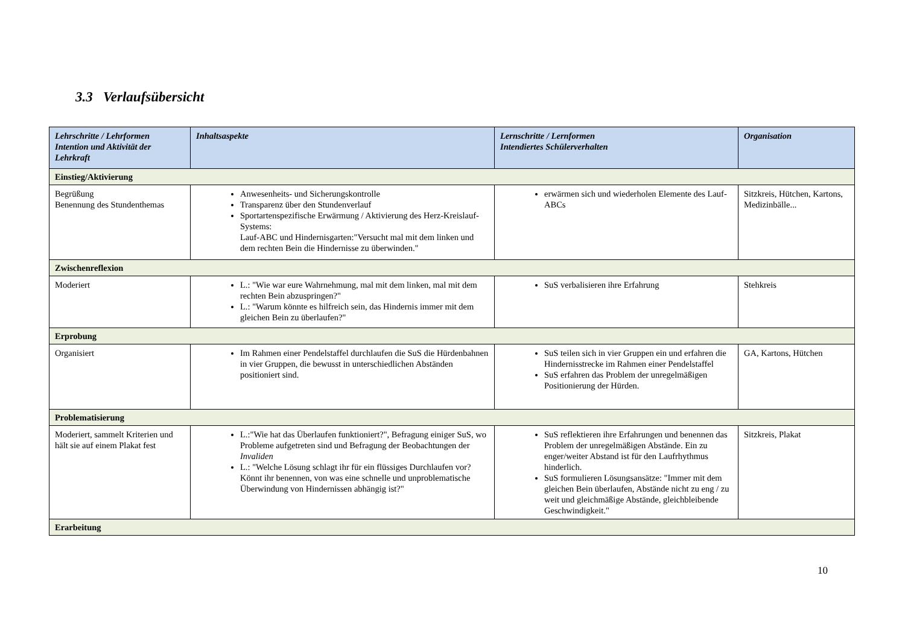3.3 Verlaufsübersicht
| Lehrschritte / Lehrformen Intention und Aktivität der Lehrkraft | Inhaltsaspekte | Lernschritte / Lernformen Intendiertes Schülerverhalten | Organisation |
| --- | --- | --- | --- |
| Einstieg/Aktivierung | | | |
| Begrüßung Benennung des Stundenthemas | Anwesenheits- und Sicherungskontrolle Transparenz über den Stundenverlauf Sportartenspezifische Erwärmung / Aktivierung des Herz-Kreislauf-Systems: Lauf-ABC und Hindernisgarten:"Versucht mal mit dem linken und dem rechten Bein die Hindernisse zu überwinden." | erwärmen sich und wiederholen Elemente des Lauf-ABCs | Sitzkreis, Hütchen, Kartons, Medizinbälle... |
| Zwischenreflexion | | | |
| Moderiert | L.: "Wie war eure Wahrnehmung, mal mit dem linken, mal mit dem rechten Bein abzuspringen?" L.: "Warum könnte es hilfreich sein, das Hindernis immer mit dem gleichen Bein zu überlaufen?" | SuS verbalisieren ihre Erfahrung | Stehkreis |
| Erprobung | | | |
| Organisiert | Im Rahmen einer Pendelstaffel durchlaufen die SuS die Hürdenbahnen in vier Gruppen, die bewusst in unterschiedlichen Abständen positioniert sind. | SuS teilen sich in vier Gruppen ein und erfahren die Hindernisstrecke im Rahmen einer Pendelstaffel SuS erfahren das Problem der unregelmäßigen Positionierung der Hürden. | GA, Kartons, Hütchen |
| Problematisierung | | | |
| Moderiert, sammelt Kriterien und hält sie auf einem Plakat fest | L.:"Wie hat das Überlaufen funktioniert?", Befragung einiger SuS, wo Probleme aufgetreten sind und Befragung der Beobachtungen der Invaliden L.: "Welche Lösung schlagt ihr für ein flüssiges Durchlaufen vor? Könnt ihr benennen, von was eine schnelle und unproblematische Überwindung von Hindernissen abhängig ist?" | SuS reflektieren ihre Erfahrungen und benennen das Problem der unregelmäßigen Abstände. Ein zu enger/weiter Abstand ist für den Laufrhythmus hinderlich. SuS formulieren Lösungsansätze: "Immer mit dem gleichen Bein überlaufen, Abstände nicht zu eng / zu weit und gleichmäßige Abstände, gleichbleibende Geschwindigkeit." | Sitzkreis, Plakat |
| Erarbeitung | | | |
10